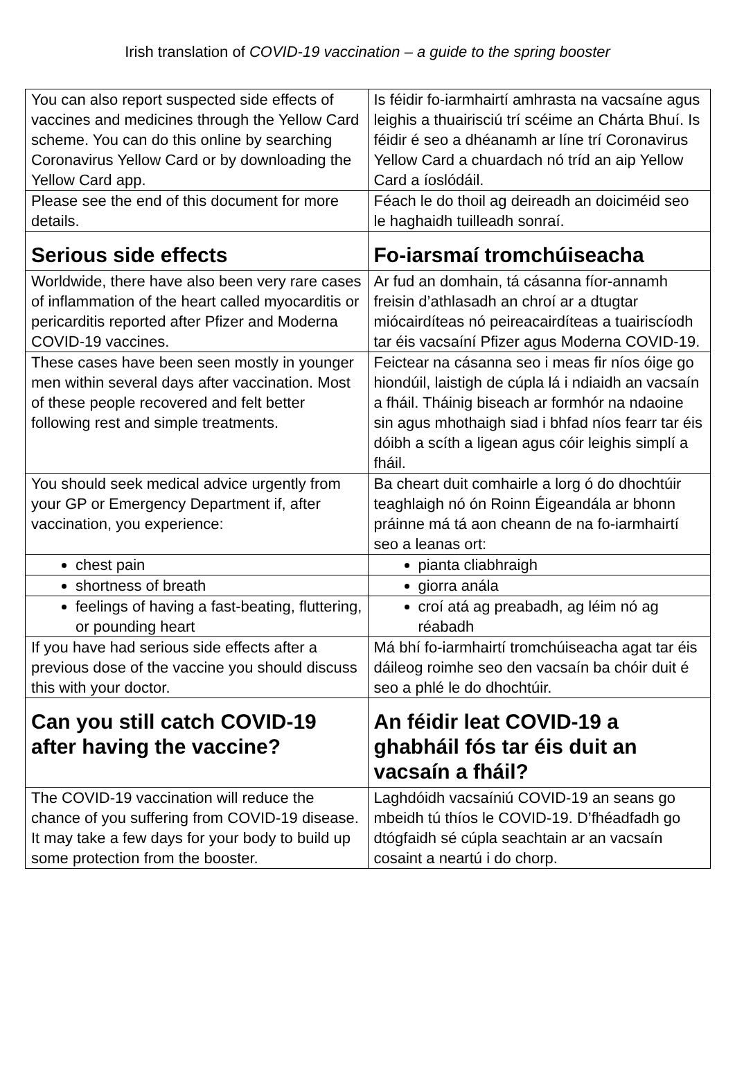Irish translation of COVID-19 vaccination – a guide to the spring booster
| You can also report suspected side effects of vaccines and medicines through the Yellow Card scheme. You can do this online by searching Coronavirus Yellow Card or by downloading the Yellow Card app. | Is féidir fo-iarmhairtí amhrasta na vacsaíne agus leighis a thuairisciú trí scéime an Chárta Bhuí. Is féidir é seo a dhéanamh ar líne trí Coronavirus Yellow Card a chuardach nó tríd an aip Yellow Card a íoslódáil. |
| Please see the end of this document for more details. | Féach le do thoil ag deireadh an doiciméid seo le haghaidh tuilleadh sonraí. |
| Serious side effects | Fo-iarsmaí tromchúiseacha |
| Worldwide, there have also been very rare cases of inflammation of the heart called myocarditis or pericarditis reported after Pfizer and Moderna COVID-19 vaccines. | Ar fud an domhain, tá cásanna fíor-annamh freisin d’athlasadh an chroí ar a dtugtar miócairdíteas nó peireacairdíteas a tuairiscíodh tar éis vacsaíní Pfizer agus Moderna COVID-19. |
| These cases have been seen mostly in younger men within several days after vaccination. Most of these people recovered and felt better following rest and simple treatments. | Feictear na cásanna seo i meas fir níos óige go hiondúil, laistigh de cúpla lá i ndiaidh an vacsaín a fháil. Tháinig biseach ar formhór na ndaoine sin agus mhothaigh siad i bhfad níos fearr tar éis dóibh a scíth a ligean agus cóir leighis simplí a fháil. |
| You should seek medical advice urgently from your GP or Emergency Department if, after vaccination, you experience: | Ba cheart duit comhairle a lorg ó do dhochtúir teaghlaigh nó ón Roinn Éigeandála ar bhonn práinne má tá aon cheann de na fo-iarmhairtí seo a leanas ort: |
| chest pain | pianta cliabhraigh |
| shortness of breath | giorra anála |
| feelings of having a fast-beating, fluttering, or pounding heart | croí atá ag preabadh, ag léim nó ag réabadh |
| If you have had serious side effects after a previous dose of the vaccine you should discuss this with your doctor. | Má bhí fo-iarmhairtí tromchúiseacha agat tar éis dáileog roimhe seo den vacsaín ba chóir duit é seo a phlé le do dhochtúir. |
| Can you still catch COVID-19 after having the vaccine? | An féidir leat COVID-19 a ghabháil fós tar éis duit an vacsaín a fháil? |
| The COVID-19 vaccination will reduce the chance of you suffering from COVID-19 disease. It may take a few days for your body to build up some protection from the booster. | Laghdóidh vacsaíniú COVID-19 an seans go mbeidh tú thíos le COVID-19. D’fhéadfadh go dtógfaidh sé cúpla seachtain ar an vacsaín cosaint a neartú i do chorp. |